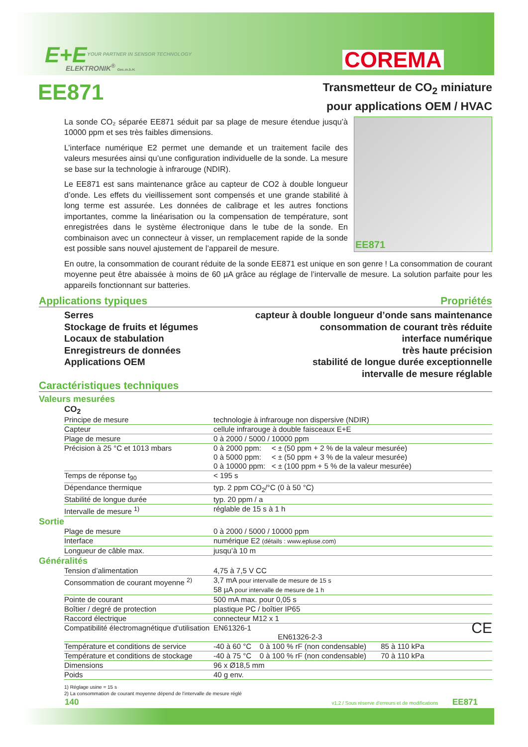E+E
YOUR PARTNER IN SENSOR TECHNOLOGY
ELEKTRONIK<sup>®</sup> Ges.m.b.H. COREMA
EE871
Transmetteur de CO<sub>2</sub> miniature
pour applications OEM / HVAC
EE871
La sonde CO₂ séparée EE871 séduit par sa plage de mesure étendue jusqu’à 10000 ppm et ses très faibles dimensions.
L’interface numérique E2 permet une demande et un traitement facile des valeurs mesurées ainsi qu’une configuration individuelle de la sonde. La mesure se base sur la technologie à infrarouge (NDIR).
Le EE871 est sans maintenance grâce au capteur de CO2 à double longueur d’onde. Les effets du vieillissement sont compensés et une grande stabilité à long terme est assurée. Les données de calibrage et les autres fonctions importantes, comme la linéarisation ou la compensation de température, sont enregistrées dans le système électronique dans le tube de la sonde. En combinaison avec un connecteur à visser, un remplacement rapide de la sonde est possible sans nouvel ajustement de l’appareil de mesure.
En outre, la consommation de courant réduite de la sonde EE871 est unique en son genre ! La consommation de courant moyenne peut être abaissée à moins de 60 µA grâce au réglage de l’intervalle de mesure. La solution parfaite pour les appareils fonctionnant sur batteries.
Applications typiques Propriétés
Serres
Stockage de fruits et légumes
Locaux de stabulation
Enregistreurs de données
Applications OEM
capteur à double longueur d’onde sans maintenance
consommation de courant très réduite
interface numérique
très haute précision
stabilité de longue durée exceptionnelle
intervalle de mesure réglable
Caractéristiques techniques
Valeurs mesurées
CO<sub>2</sub>
| Principe de mesure | technologie à infrarouge non dispersive (NDIR) |
| Capteur | cellule infrarouge à double faisceaux E+E |
| Plage de mesure | 0 à 2000 / 5000 / 10000 ppm |
| Précision à 25 °C et 1013 mbars | 0 à 2000 ppm: < ± (50 ppm + 2 % de la valeur mesurée) 0 à 5000 ppm: < ± (50 ppm + 3 % de la valeur mesurée) 0 à 10000 ppm: < ± (100 ppm + 5 % de la valeur mesurée) |
| Temps de réponse t<sub>90</sub> | < 195 s |
| Dépendance thermique | typ. 2 ppm CO<sub>2</sub>/°C (0 à 50 °C) |
| Stabilité de longue durée | typ. 20 ppm / a |
| Intervalle de mesure <sup>1)</sup> | réglable de 15 s à 1 h |
Sortie
| Plage de mesure | 0 à 2000 / 5000 / 10000 ppm |
| Interface | numérique E2 (détails : www.epluse.com) |
| Longueur de câble max. | jusqu’à 10 m |
Généralités
| Tension d’alimentation | 4,75 à 7,5 V CC |
| Consommation de courant moyenne <sup>2)</sup> | 3,7 mA pour intervalle de mesure de 15 s 58 µA pour intervalle de mesure de 1 h |
| Pointe de courant | 500 mA max. pour 0,05 s |
| Boîtier / degré de protection | plastique PC / boîtier IP65 |
| Raccord électrique | connecteur M12 x 1 |
| Compatibilité électromagnétique d'utilisation | EN61326-1 CE EN61326-2-3 |
| Température et conditions de service | -40 à 60 °C 0 à 100 % rF (non condensable) 85 à 110 kPa |
| Température et conditions de stockage | -40 à 75 °C 0 à 100 % rF (non condensable) 70 à 110 kPa |
| Dimensions | 96 x Ø18,5 mm |
| Poids | 40 g env. |
1) Réglage usine = 15 s
2) La consommation de courant moyenne dépend de l’intervalle de mesure réglé
140 v1.2 / Sous réserve d'erreurs et de modifications EE871